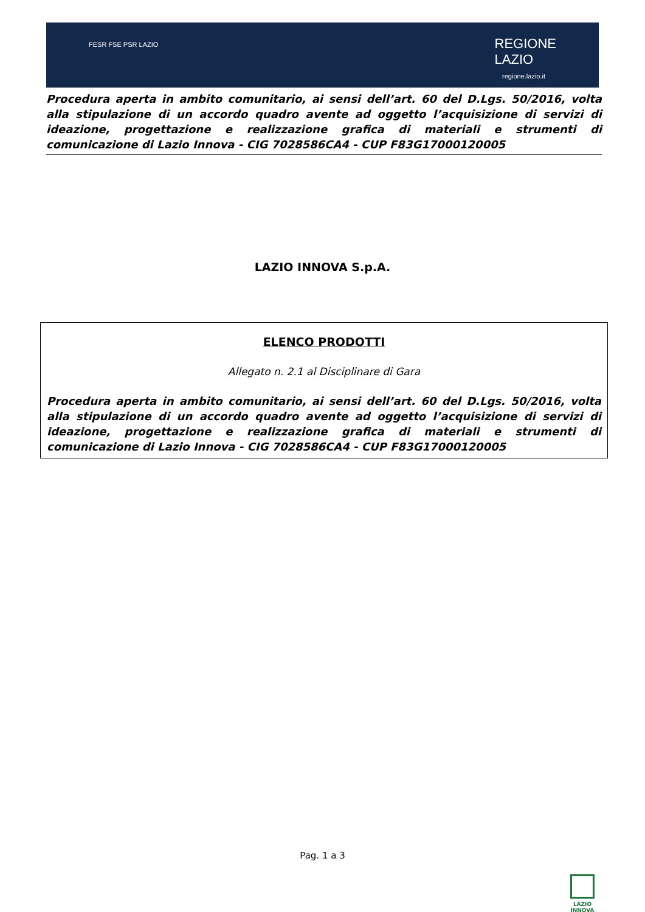FESR FSE PSR LAZIO
REGIONE
LAZIO
regione.lazio.it
Procedura aperta in ambito comunitario, ai sensi dell’art. 60 del D.Lgs. 50/2016, volta alla stipulazione di un accordo quadro avente ad oggetto l’acquisizione di servizi di ideazione, progettazione e realizzazione grafica di materiali e strumenti di comunicazione di Lazio Innova - CIG 7028586CA4 - CUP F83G17000120005
LAZIO INNOVA S.p.A.
ELENCO PRODOTTI
Allegato n. 2.1 al Disciplinare di Gara
Procedura aperta in ambito comunitario, ai sensi dell’art. 60 del D.Lgs. 50/2016, volta alla stipulazione di un accordo quadro avente ad oggetto l’acquisizione di servizi di ideazione, progettazione e realizzazione grafica di materiali e strumenti di comunicazione di Lazio Innova - CIG 7028586CA4 - CUP F83G17000120005
Pag. 1 a 3
LAZIO
INNOVA